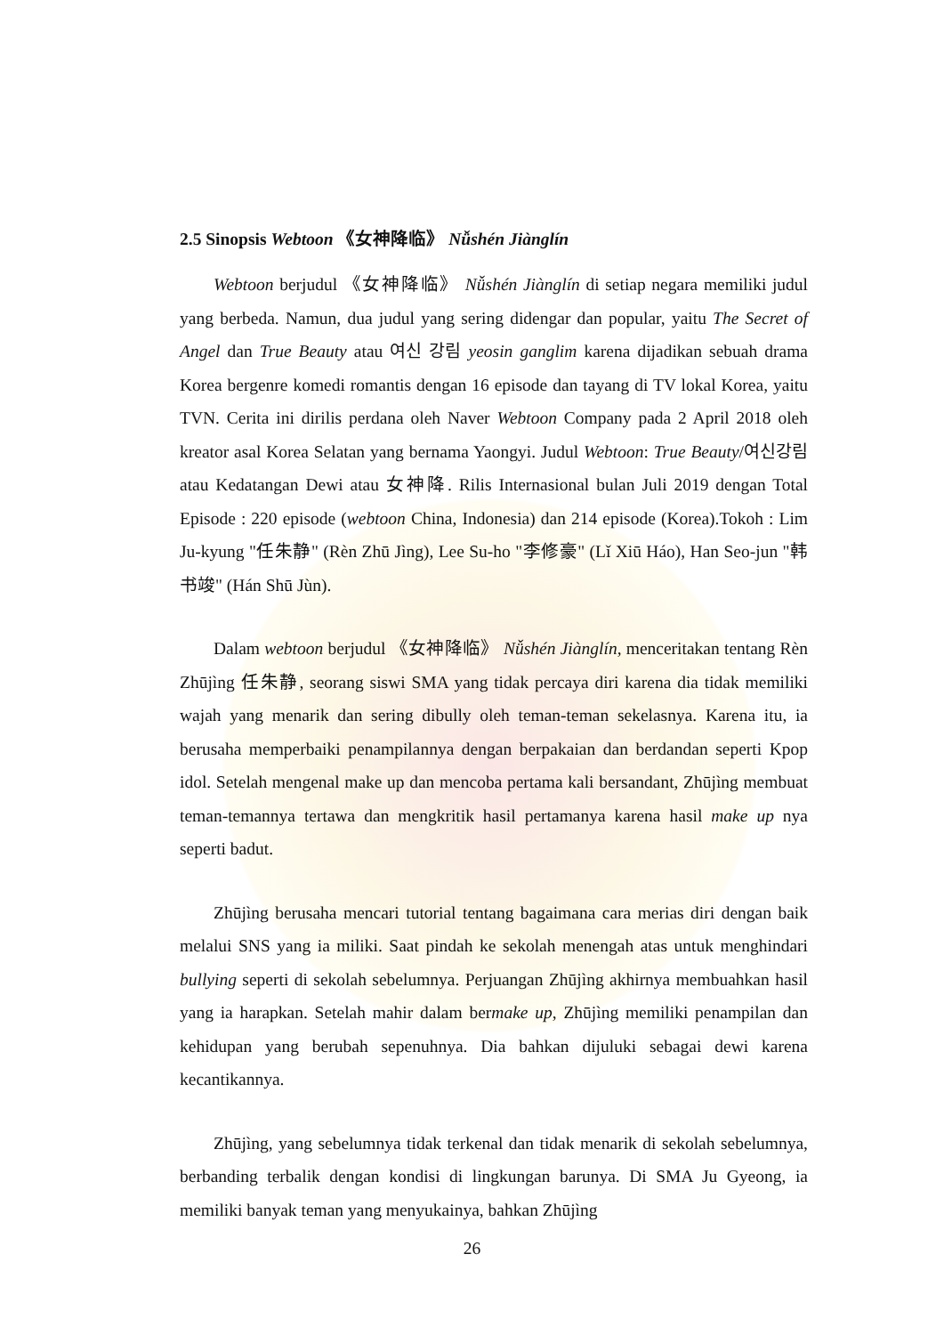2.5 Sinopsis Webtoon 《女神降临》 Nǚshén Jiànglín
Webtoon berjudul 《女神降临》 Nǚshén Jiànglín di setiap negara memiliki judul yang berbeda. Namun, dua judul yang sering didengar dan popular, yaitu The Secret of Angel dan True Beauty atau 여신 강림 yeosin ganglim karena dijadikan sebuah drama Korea bergenre komedi romantis dengan 16 episode dan tayang di TV lokal Korea, yaitu TVN. Cerita ini dirilis perdana oleh Naver Webtoon Company pada 2 April 2018 oleh kreator asal Korea Selatan yang bernama Yaongyi. Judul Webtoon: True Beauty/여신강림 atau Kedatangan Dewi atau 女神降. Rilis Internasional bulan Juli 2019 dengan Total Episode : 220 episode (webtoon China, Indonesia) dan 214 episode (Korea).Tokoh : Lim Ju-kyung "任朱静" (Rèn Zhū Jìng), Lee Su-ho "李修豪" (Lǐ Xiū Háo), Han Seo-jun "韩书竣" (Hán Shū Jùn).
Dalam webtoon berjudul 《女神降临》 Nǚshén Jiànglín, menceritakan tentang Rèn Zhūjìng 任朱静, seorang siswi SMA yang tidak percaya diri karena dia tidak memiliki wajah yang menarik dan sering dibully oleh teman-teman sekelasnya. Karena itu, ia berusaha memperbaiki penampilannya dengan berpakaian dan berdandan seperti Kpop idol. Setelah mengenal make up dan mencoba pertama kali bersandant, Zhūjìng membuat teman-temannya tertawa dan mengkritik hasil pertamanya karena hasil make up nya seperti badut.
Zhūjìng berusaha mencari tutorial tentang bagaimana cara merias diri dengan baik melalui SNS yang ia miliki. Saat pindah ke sekolah menengah atas untuk menghindari bullying seperti di sekolah sebelumnya. Perjuangan Zhūjìng akhirnya membuahkan hasil yang ia harapkan. Setelah mahir dalam bermake up, Zhūjìng memiliki penampilan dan kehidupan yang berubah sepenuhnya. Dia bahkan dijuluki sebagai dewi karena kecantikannya.
Zhūjìng, yang sebelumnya tidak terkenal dan tidak menarik di sekolah sebelumnya, berbanding terbalik dengan kondisi di lingkungan barunya. Di SMA Ju Gyeong, ia memiliki banyak teman yang menyukainya, bahkan Zhūjìng
26